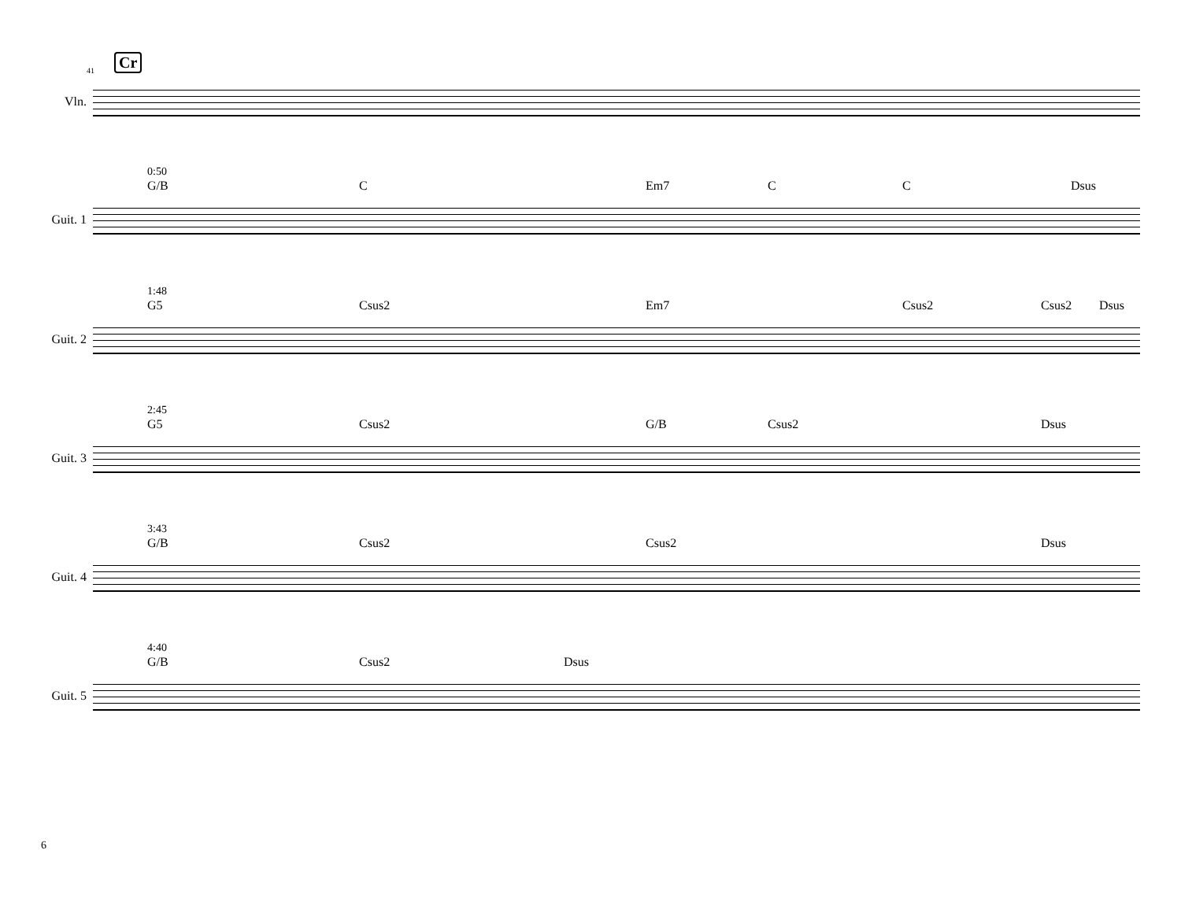41
Cr
Vln.
0:50
G/B C Em7 C C Dsus
Guit. 1
1:48
G5 Csus2 Em7 Csus2 Csus2 Dsus
Guit. 2
2:45
G5 Csus2 G/B Csus2 Dsus
Guit. 3
3:43
G/B Csus2 Csus2 Dsus
Guit. 4
4:40
G/B Csus2 Dsus
Guit. 5
6